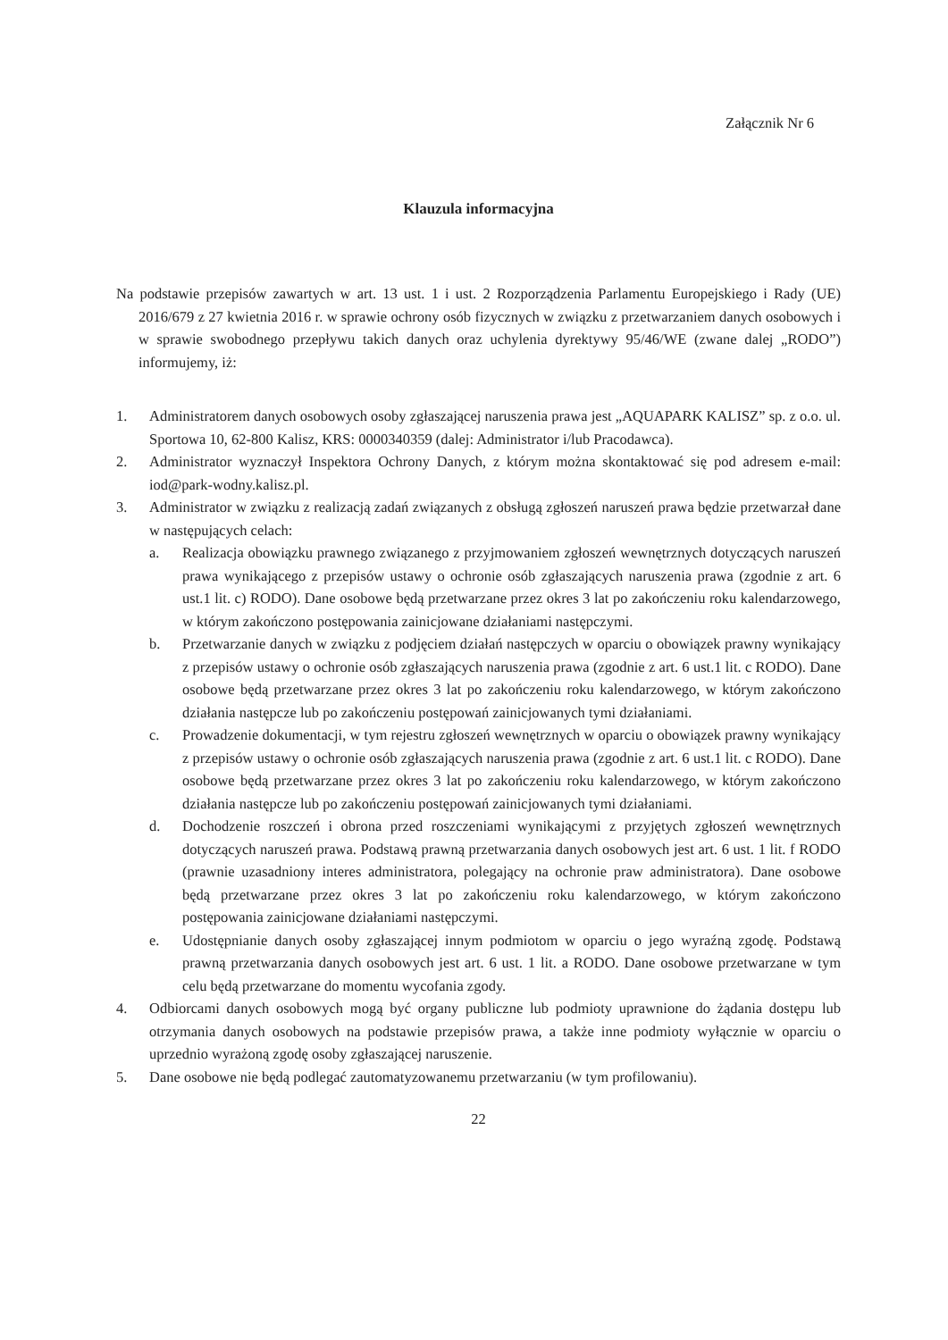Załącznik Nr 6
Klauzula informacyjna
Na podstawie przepisów zawartych w art. 13 ust. 1 i ust. 2 Rozporządzenia Parlamentu Europejskiego i Rady (UE) 2016/679 z 27 kwietnia 2016 r. w sprawie ochrony osób fizycznych w związku z przetwarzaniem danych osobowych i w sprawie swobodnego przepływu takich danych oraz uchylenia dyrektywy 95/46/WE (zwane dalej „RODO”) informujemy, iż:
1. Administratorem danych osobowych osoby zgłaszającej naruszenia prawa jest „AQUAPARK KALISZ” sp. z o.o. ul. Sportowa 10, 62-800 Kalisz, KRS: 0000340359 (dalej: Administrator i/lub Pracodawca).
2. Administrator wyznaczył Inspektora Ochrony Danych, z którym można skontaktować się pod adresem e-mail: iod@park-wodny.kalisz.pl.
3. Administrator w związku z realizacją zadań związanych z obsługą zgłoszeń naruszeń prawa będzie przetwarzał dane w następujących celach:
a. Realizacja obowiązku prawnego związanego z przyjmowaniem zgłoszeń wewnętrznych dotyczących naruszeń prawa wynikającego z przepisów ustawy o ochronie osób zgłaszających naruszenia prawa (zgodnie z art. 6 ust.1 lit. c) RODO). Dane osobowe będą przetwarzane przez okres 3 lat po zakończeniu roku kalendarzowego, w którym zakończono postępowania zainicjowane działaniami następczymi.
b. Przetwarzanie danych w związku z podjęciem działań następczych w oparciu o obowiązek prawny wynikający z przepisów ustawy o ochronie osób zgłaszających naruszenia prawa (zgodnie z art. 6 ust.1 lit. c RODO). Dane osobowe będą przetwarzane przez okres 3 lat po zakończeniu roku kalendarzowego, w którym zakończono działania następcze lub po zakończeniu postępowań zainicjowanych tymi działaniami.
c. Prowadzenie dokumentacji, w tym rejestru zgłoszeń wewnętrznych w oparciu o obowiązek prawny wynikający z przepisów ustawy o ochronie osób zgłaszających naruszenia prawa (zgodnie z art. 6 ust.1 lit. c RODO). Dane osobowe będą przetwarzane przez okres 3 lat po zakończeniu roku kalendarzowego, w którym zakończono działania następcze lub po zakończeniu postępowań zainicjowanych tymi działaniami.
d. Dochodzenie roszczeń i obrona przed roszczeniami wynikającymi z przyjętych zgłoszeń wewnętrznych dotyczących naruszeń prawa. Podstawą prawną przetwarzania danych osobowych jest art. 6 ust. 1 lit. f RODO (prawnie uzasadniony interes administratora, polegający na ochronie praw administratora). Dane osobowe będą przetwarzane przez okres 3 lat po zakończeniu roku kalendarzowego, w którym zakończono postępowania zainicjowane działaniami następczymi.
e. Udostępnianie danych osoby zgłaszającej innym podmiotom w oparciu o jego wyraźną zgodę. Podstawą prawną przetwarzania danych osobowych jest art. 6 ust. 1 lit. a RODO. Dane osobowe przetwarzane w tym celu będą przetwarzane do momentu wycofania zgody.
4. Odbiorcami danych osobowych mogą być organy publiczne lub podmioty uprawnione do żądania dostępu lub otrzymania danych osobowych na podstawie przepisów prawa, a także inne podmioty wyłącznie w oparciu o uprzednio wyrażoną zgodę osoby zgłaszającej naruszenie.
5. Dane osobowe nie będą podlegać zautomatyzowanemu przetwarzaniu (w tym profilowaniu).
22